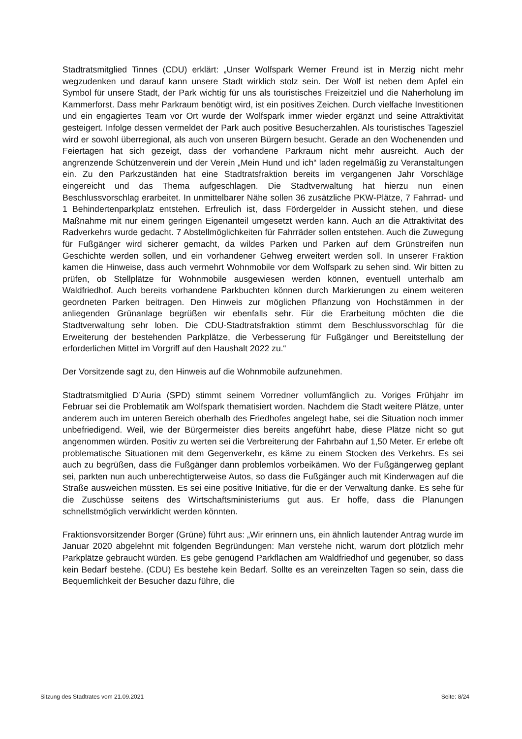Stadtratsmitglied Tinnes (CDU) erklärt: „Unser Wolfspark Werner Freund ist in Merzig nicht mehr wegzudenken und darauf kann unsere Stadt wirklich stolz sein. Der Wolf ist neben dem Apfel ein Symbol für unsere Stadt, der Park wichtig für uns als touristisches Freizeitziel und die Naherholung im Kammerforst. Dass mehr Parkraum benötigt wird, ist ein positives Zeichen. Durch vielfache Investitionen und ein engagiertes Team vor Ort wurde der Wolfspark immer wieder ergänzt und seine Attraktivität gesteigert. Infolge dessen vermeldet der Park auch positive Besucherzahlen. Als touristisches Tagesziel wird er sowohl überregional, als auch von unseren Bürgern besucht. Gerade an den Wochenenden und Feiertagen hat sich gezeigt, dass der vorhandene Parkraum nicht mehr ausreicht. Auch der angrenzende Schützenverein und der Verein „Mein Hund und ich“ laden regelmäßig zu Veranstaltungen ein. Zu den Parkzuständen hat eine Stadtratsfraktion bereits im vergangenen Jahr Vorschläge eingereicht und das Thema aufgeschlagen. Die Stadtverwaltung hat hierzu nun einen Beschlussvorschlag erarbeitet. In unmittelbarer Nähe sollen 36 zusätzliche PKW-Plätze, 7 Fahrrad- und 1 Behindertenparkplatz entstehen. Erfreulich ist, dass Fördergelder in Aussicht stehen, und diese Maßnahme mit nur einem geringen Eigenanteil umgesetzt werden kann. Auch an die Attraktivität des Radverkehrs wurde gedacht. 7 Abstellmöglichkeiten für Fahrräder sollen entstehen. Auch die Zuwegung für Fußgänger wird sicherer gemacht, da wildes Parken und Parken auf dem Grünstreifen nun Geschichte werden sollen, und ein vorhandener Gehweg erweitert werden soll. In unserer Fraktion kamen die Hinweise, dass auch vermehrt Wohnmobile vor dem Wolfspark zu sehen sind. Wir bitten zu prüfen, ob Stellplätze für Wohnmobile ausgewiesen werden können, eventuell unterhalb am Waldfriedhof. Auch bereits vorhandene Parkbuchten können durch Markierungen zu einem weiteren geordneten Parken beitragen. Den Hinweis zur möglichen Pflanzung von Hochstämmen in der anliegenden Grünanlage begrüßen wir ebenfalls sehr. Für die Erarbeitung möchten die die Stadtverwaltung sehr loben. Die CDU-Stadtratsfraktion stimmt dem Beschlussvorschlag für die Erweiterung der bestehenden Parkplätze, die Verbesserung für Fußgänger und Bereitstellung der erforderlichen Mittel im Vorgriff auf den Haushalt 2022 zu.“
Der Vorsitzende sagt zu, den Hinweis auf die Wohnmobile aufzunehmen.
Stadtratsmitglied D’Auria (SPD) stimmt seinem Vorredner vollumfänglich zu. Voriges Frühjahr im Februar sei die Problematik am Wolfspark thematisiert worden. Nachdem die Stadt weitere Plätze, unter anderem auch im unteren Bereich oberhalb des Friedhofes angelegt habe, sei die Situation noch immer unbefriedigend. Weil, wie der Bürgermeister dies bereits angeführt habe, diese Plätze nicht so gut angenommen würden. Positiv zu werten sei die Verbreiterung der Fahrbahn auf 1,50 Meter. Er erlebe oft problematische Situationen mit dem Gegenverkehr, es käme zu einem Stocken des Verkehrs. Es sei auch zu begrüßen, dass die Fußgänger dann problemlos vorbeikämen. Wo der Fußgängerweg geplant sei, parkten nun auch unberechtigterweise Autos, so dass die Fußgänger auch mit Kinderwagen auf die Straße ausweichen müssten. Es sei eine positive Initiative, für die er der Verwaltung danke. Es sehe für die Zuschüsse seitens des Wirtschaftsministeriums gut aus. Er hoffe, dass die Planungen schnellstmöglich verwirklicht werden könnten.
Fraktionsvorsitzender Borger (Grüne) führt aus: „Wir erinnern uns, ein ähnlich lautender Antrag wurde im Januar 2020 abgelehnt mit folgenden Begründungen: Man verstehe nicht, warum dort plötzlich mehr Parkplätze gebraucht würden. Es gebe genügend Parkflächen am Waldfriedhof und gegenüber, so dass kein Bedarf bestehe. (CDU) Es bestehe kein Bedarf. Sollte es an vereinzelten Tagen so sein, dass die Bequemlichkeit der Besucher dazu führe, die
Sitzung des Stadtrates vom 21.09.2021 Seite: 8/24